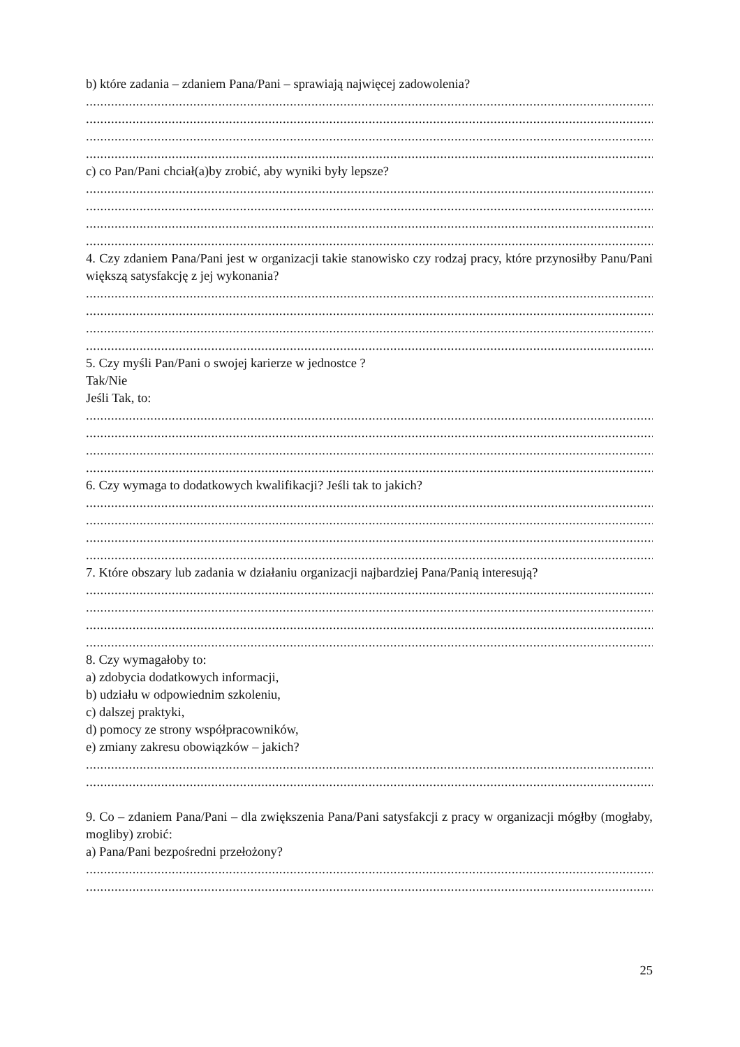b) które zadania – zdaniem Pana/Pani – sprawiają najwięcej zadowolenia?
....................................................................................................................................................................
....................................................................................................................................................................
....................................................................................................................................................................
....................................................................................................................................................................
c) co Pan/Pani chciał(a)by zrobić, aby wyniki były lepsze?
....................................................................................................................................................................
....................................................................................................................................................................
....................................................................................................................................................................
....................................................................................................................................................................
4. Czy zdaniem Pana/Pani jest w organizacji takie stanowisko czy rodzaj pracy, które przynosiłby Panu/Pani większą satysfakcję z jej wykonania?
....................................................................................................................................................................
....................................................................................................................................................................
....................................................................................................................................................................
....................................................................................................................................................................
5. Czy myśli Pan/Pani o swojej karierze w jednostce ?
Tak/Nie
Jeśli Tak, to:
....................................................................................................................................................................
....................................................................................................................................................................
....................................................................................................................................................................
....................................................................................................................................................................
6. Czy wymaga to dodatkowych kwalifikacji? Jeśli tak to jakich?
....................................................................................................................................................................
....................................................................................................................................................................
....................................................................................................................................................................
....................................................................................................................................................................
7. Które obszary lub zadania w działaniu organizacji najbardziej Pana/Panią interesują?
....................................................................................................................................................................
....................................................................................................................................................................
....................................................................................................................................................................
....................................................................................................................................................................
8. Czy wymagałoby to:
a) zdobycia dodatkowych informacji,
b) udziału w odpowiednim szkoleniu,
c) dalszej praktyki,
d) pomocy ze strony współpracowników,
e) zmiany zakresu obowiązków – jakich?
....................................................................................................................................................................
....................................................................................................................................................................
9. Co – zdaniem Pana/Pani – dla zwiększenia Pana/Pani satysfakcji z pracy w organizacji mógłby (mogłaby, mogliby) zrobić:
a) Pana/Pani bezpośredni przełożony?
....................................................................................................................................................................
....................................................................................................................................................................
25